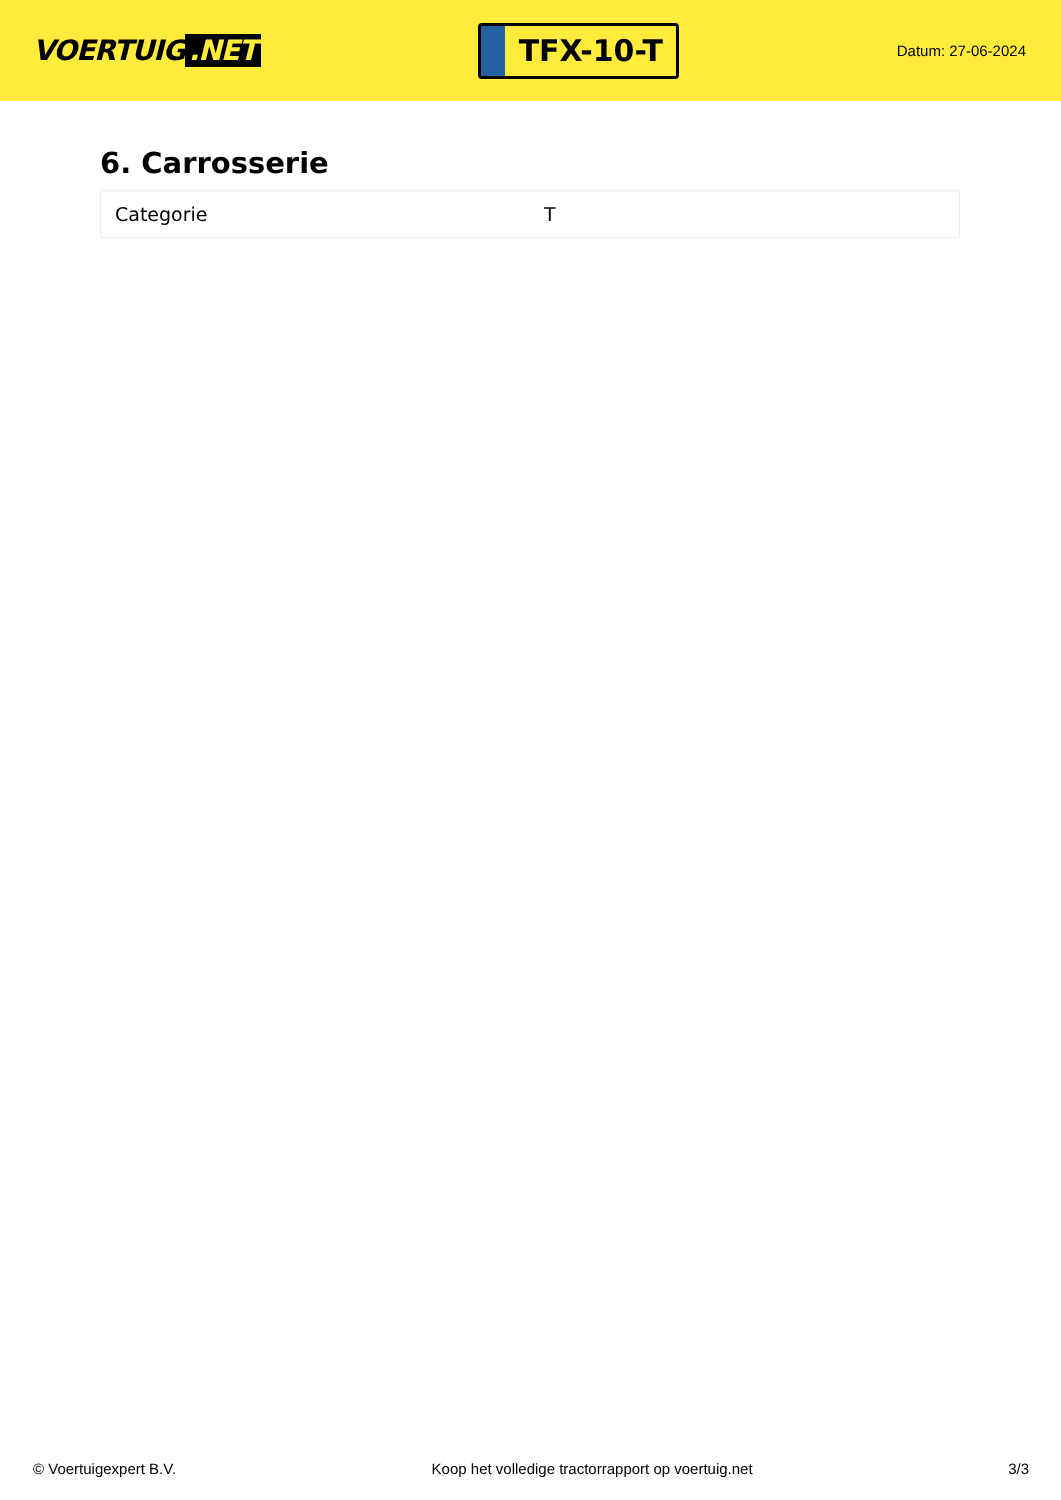VOERTUIG.NET
TFX-10-T
Datum: 27-06-2024
6. Carrosserie
| Categorie | T |
© Voertuigexpert B.V. Koop het volledige tractorrapport op voertuig.net 3/3